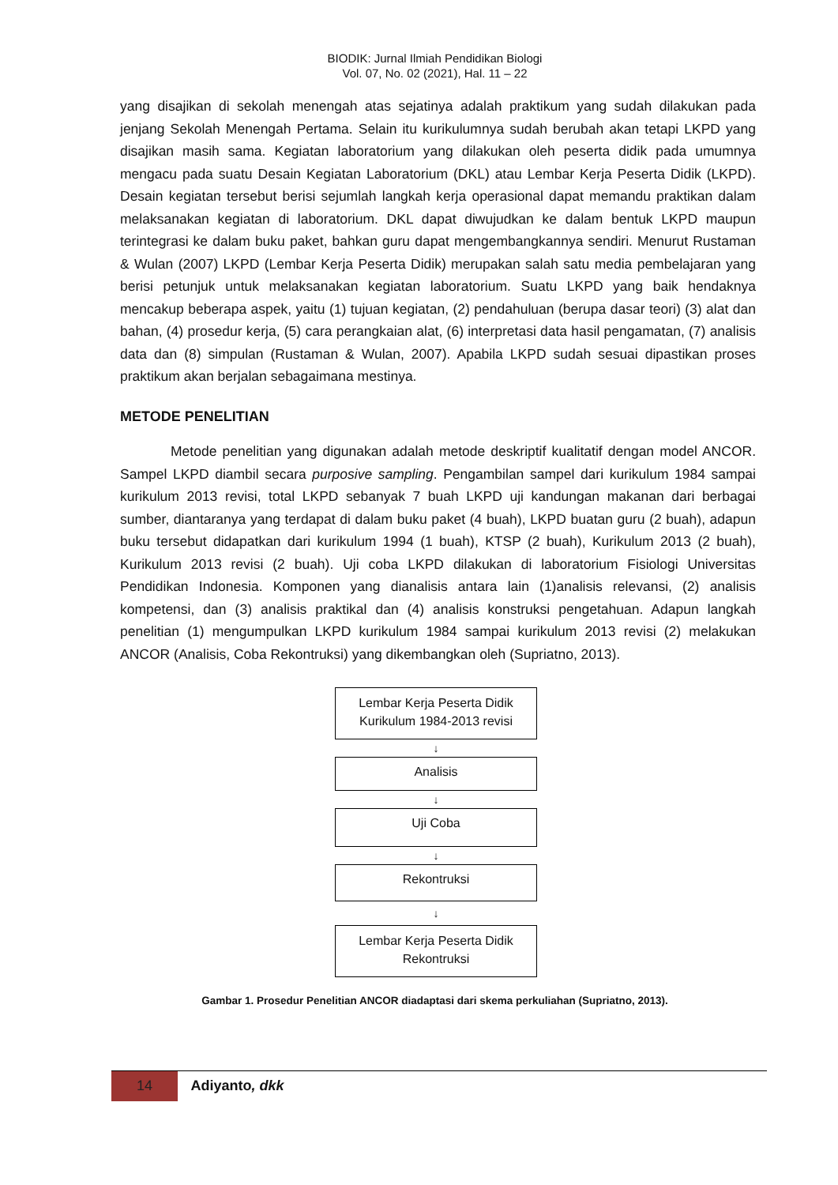BIODIK: Jurnal Ilmiah Pendidikan Biologi
Vol. 07, No. 02 (2021), Hal. 11 – 22
yang disajikan di sekolah menengah atas sejatinya adalah praktikum yang sudah dilakukan pada jenjang Sekolah Menengah Pertama. Selain itu kurikulumnya sudah berubah akan tetapi LKPD yang disajikan masih sama. Kegiatan laboratorium yang dilakukan oleh peserta didik pada umumnya mengacu pada suatu Desain Kegiatan Laboratorium (DKL) atau Lembar Kerja Peserta Didik (LKPD). Desain kegiatan tersebut berisi sejumlah langkah kerja operasional dapat memandu praktikan dalam melaksanakan kegiatan di laboratorium. DKL dapat diwujudkan ke dalam bentuk LKPD maupun terintegrasi ke dalam buku paket, bahkan guru dapat mengembangkannya sendiri. Menurut Rustaman & Wulan (2007) LKPD (Lembar Kerja Peserta Didik) merupakan salah satu media pembelajaran yang berisi petunjuk untuk melaksanakan kegiatan laboratorium. Suatu LKPD yang baik hendaknya mencakup beberapa aspek, yaitu (1) tujuan kegiatan, (2) pendahuluan (berupa dasar teori) (3) alat dan bahan, (4) prosedur kerja, (5) cara perangkaian alat, (6) interpretasi data hasil pengamatan, (7) analisis data dan (8) simpulan (Rustaman & Wulan, 2007). Apabila LKPD sudah sesuai dipastikan proses praktikum akan berjalan sebagaimana mestinya.
METODE PENELITIAN
Metode penelitian yang digunakan adalah metode deskriptif kualitatif dengan model ANCOR. Sampel LKPD diambil secara purposive sampling. Pengambilan sampel dari kurikulum 1984 sampai kurikulum 2013 revisi, total LKPD sebanyak 7 buah LKPD uji kandungan makanan dari berbagai sumber, diantaranya yang terdapat di dalam buku paket (4 buah), LKPD buatan guru (2 buah), adapun buku tersebut didapatkan dari kurikulum 1994 (1 buah), KTSP (2 buah), Kurikulum 2013 (2 buah), Kurikulum 2013 revisi (2 buah). Uji coba LKPD dilakukan di laboratorium Fisiologi Universitas Pendidikan Indonesia. Komponen yang dianalisis antara lain (1)analisis relevansi, (2) analisis kompetensi, dan (3) analisis praktikal dan (4) analisis konstruksi pengetahuan. Adapun langkah penelitian (1) mengumpulkan LKPD kurikulum 1984 sampai kurikulum 2013 revisi (2) melakukan ANCOR (Analisis, Coba Rekontruksi) yang dikembangkan oleh (Supriatno, 2013).
Lembar Kerja Peserta Didik
Kurikulum 1984-2013 revisi
↓
Analisis
↓
Uji Coba
↓
Rekontruksi
↓
Lembar Kerja Peserta Didik
Rekontruksi
Gambar 1. Prosedur Penelitian ANCOR diadaptasi dari skema perkuliahan (Supriatno, 2013).
14
Adiyanto, dkk